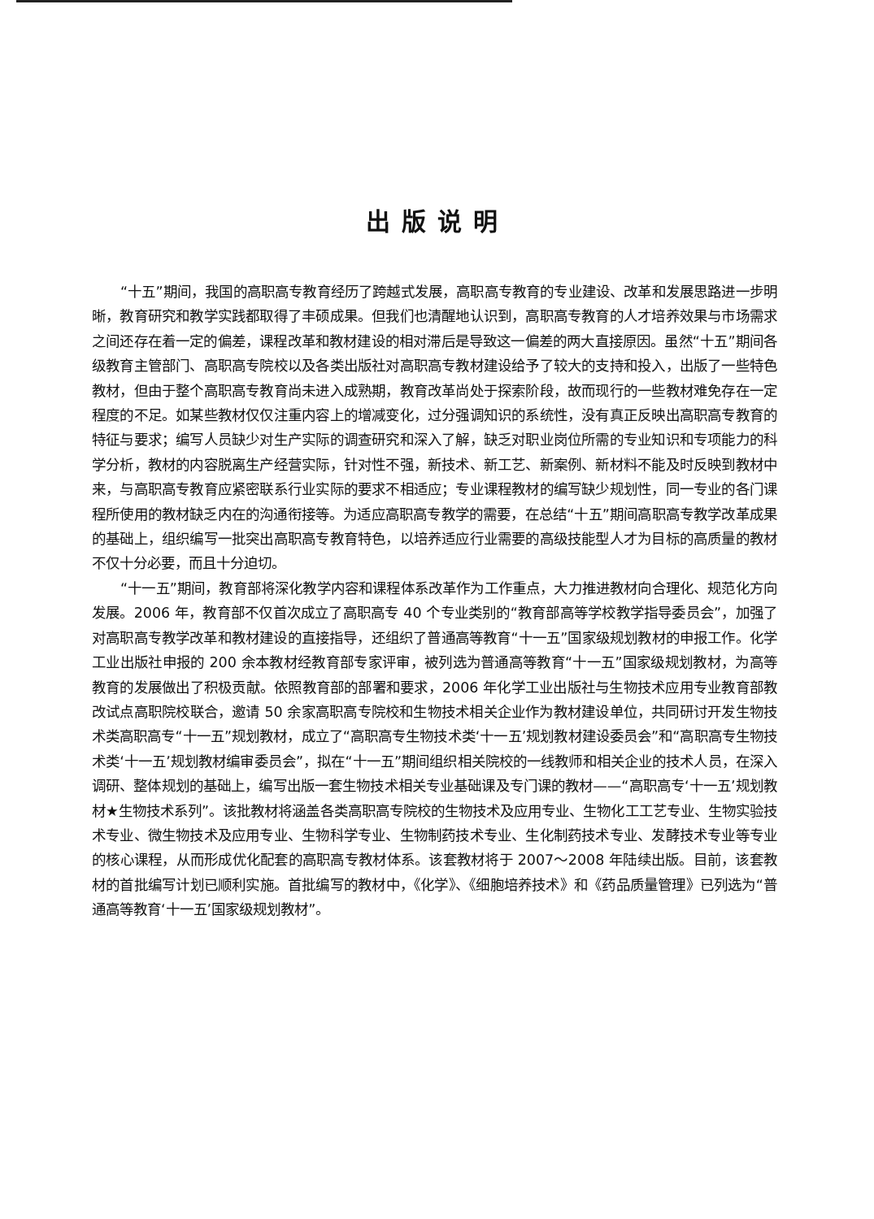出版说明
“十五”期间，我国的高职高专教育经历了跨越式发展，高职高专教育的专业建设、改革和发展思路进一步明晰，教育研究和教学实践都取得了丰硕成果。但我们也清醒地认识到，高职高专教育的人才培养效果与市场需求之间还存在着一定的偏差，课程改革和教材建设的相对滞后是导致这一偏差的两大直接原因。虽然“十五”期间各级教育主管部门、高职高专院校以及各类出版社对高职高专教材建设给予了较大的支持和投入，出版了一些特色教材，但由于整个高职高专教育尚未进入成熟期，教育改革尚处于探索阶段，故而现行的一些教材难免存在一定程度的不足。如某些教材仅仅注重内容上的增减变化，过分强调知识的系统性，没有真正反映出高职高专教育的特征与要求；编写人员缺少对生产实际的调查研究和深入了解，缺乏对职业岗位所需的专业知识和专项能力的科学分析，教材的内容脱离生产经营实际，针对性不强，新技术、新工艺、新案例、新材料不能及时反映到教材中来，与高职高专教育应紧密联系行业实际的要求不相适应；专业课程教材的编写缺少规划性，同一专业的各门课程所使用的教材缺乏内在的沟通衔接等。为适应高职高专教学的需要，在总结“十五”期间高职高专教学改革成果的基础上，组织编写一批突出高职高专教育特色，以培养适应行业需要的高级技能型人才为目标的高质量的教材不仅十分必要，而且十分迫切。
“十一五”期间，教育部将深化教学内容和课程体系改革作为工作重点，大力推进教材向合理化、规范化方向发展。2006 年，教育部不仅首次成立了高职高专 40 个专业类别的“教育部高等学校教学指导委员会”，加强了对高职高专教学改革和教材建设的直接指导，还组织了普通高等教育“十一五”国家级规划教材的申报工作。化学工业出版社申报的 200 余本教材经教育部专家评审，被列选为普通高等教育“十一五”国家级规划教材，为高等教育的发展做出了积极贡献。依照教育部的部署和要求，2006 年化学工业出版社与生物技术应用专业教育部教改试点高职院校联合，邀请 50 余家高职高专院校和生物技术相关企业作为教材建设单位，共同研讨开发生物技术类高职高专“十一五”规划教材，成立了“高职高专生物技术类‘十一五’规划教材建设委员会”和“高职高专生物技术类‘十一五’规划教材编审委员会”，拟在“十一五”期间组织相关院校的一线教师和相关企业的技术人员，在深入调研、整体规划的基础上，编写出版一套生物技术相关专业基础课及专门课的教材——“高职高专‘十一五’规划教材★生物技术系列”。该批教材将涵盖各类高职高专院校的生物技术及应用专业、生物化工工艺专业、生物实验技术专业、微生物技术及应用专业、生物科学专业、生物制药技术专业、生化制药技术专业、发酵技术专业等专业的核心课程，从而形成优化配套的高职高专教材体系。该套教材将于 2007～2008 年陆续出版。目前，该套教材的首批编写计划已顺利实施。首批编写的教材中，《化学》、《细胞培养技术》和《药品质量管理》已列选为“普通高等教育‘十一五’国家级规划教材”。